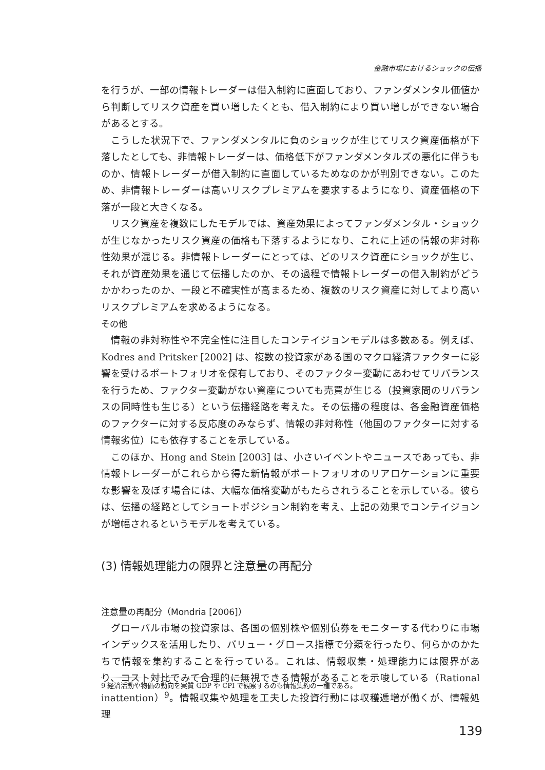金融市場におけるショックの伝播
を行うが、一部の情報トレーダーは借入制約に直面しており、ファンダメンタル価値から判断してリスク資産を買い増したくとも、借入制約により買い増しができない場合があるとする。
こうした状況下で、ファンダメンタルに負のショックが生じてリスク資産価格が下落したとしても、非情報トレーダーは、価格低下がファンダメンタルズの悪化に伴うものか、情報トレーダーが借入制約に直面しているためなのかが判別できない。このため、非情報トレーダーは高いリスクプレミアムを要求するようになり、資産価格の下落が一段と大きくなる。
リスク資産を複数にしたモデルでは、資産効果によってファンダメンタル・ショックが生じなかったリスク資産の価格も下落するようになり、これに上述の情報の非対称性効果が混じる。非情報トレーダーにとっては、どのリスク資産にショックが生じ、それが資産効果を通じて伝播したのか、その過程で情報トレーダーの借入制約がどうかかわったのか、一段と不確実性が高まるため、複数のリスク資産に対してより高いリスクプレミアムを求めるようになる。
その他
情報の非対称性や不完全性に注目したコンテイジョンモデルは多数ある。例えば、Kodres and Pritsker [2002] は、複数の投資家がある国のマクロ経済ファクターに影響を受けるポートフォリオを保有しており、そのファクター変動にあわせてリバランスを行うため、ファクター変動がない資産についても売買が生じる（投資家間のリバランスの同時性も生じる）という伝播経路を考えた。その伝播の程度は、各金融資産価格のファクターに対する反応度のみならず、情報の非対称性（他国のファクターに対する情報劣位）にも依存することを示している。
このほか、Hong and Stein [2003] は、小さいイベントやニュースであっても、非情報トレーダーがこれらから得た新情報がポートフォリオのリアロケーションに重要な影響を及ぼす場合には、大幅な価格変動がもたらされうることを示している。彼らは、伝播の経路としてショートポジション制約を考え、上記の効果でコンテイジョンが増幅されるというモデルを考えている。
(3) 情報処理能力の限界と注意量の再配分
注意量の再配分（Mondria [2006]）
グローバル市場の投資家は、各国の個別株や個別債券をモニターする代わりに市場インデックスを活用したり、バリュー・グロース指標で分類を行ったり、何らかのかたちで情報を集約することを行っている。これは、情報収集・処理能力には限界があり、コスト対比でみて合理的に無視できる情報があることを示唆している（Rational inattention）<sup>9</sup>。情報収集や処理を工夫した投資行動には収穫逓増が働くが、情報処理
9 経済活動や物価の動向を実質 GDP や CPI で観察するのも情報集約の一種である。
139